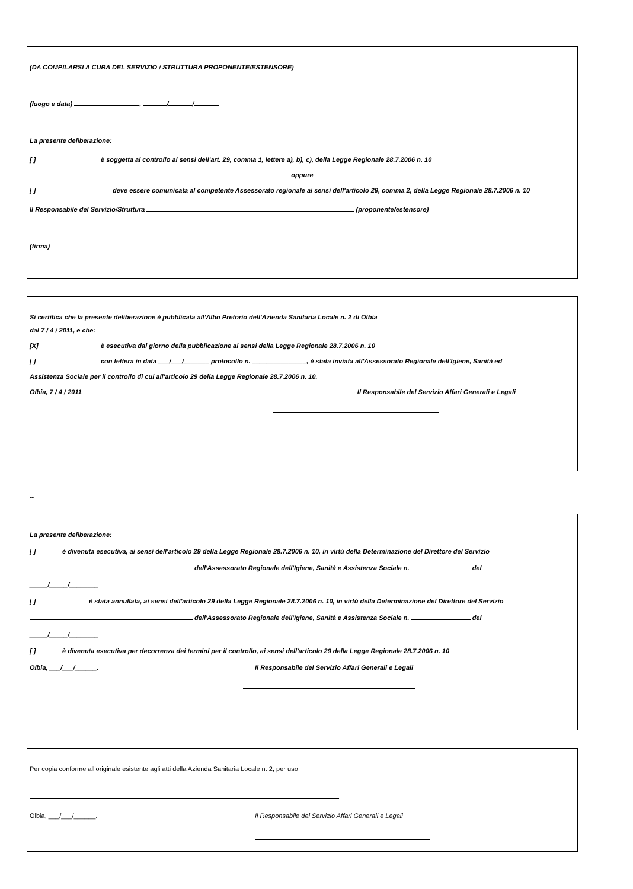(DA COMPILARSI A CURA DEL SERVIZIO / STRUTTURA PROPONENTE/ESTENSORE)
(luogo e data) , / / .
La presente deliberazione:
[ ] è soggetta al controllo ai sensi dell'art. 29, comma 1, lettere a), b), c), della Legge Regionale 28.7.2006 n. 10
oppure
[ ] deve essere comunicata al competente Assessorato regionale ai sensi dell'articolo 29, comma 2, della Legge Regionale 28.7.2006 n. 10
Il Responsabile del Servizio/Struttura (proponente/estensore)
(firma)
Si certifica che la presente deliberazione è pubblicata all'Albo Pretorio dell'Azienda Sanitaria Locale n. 2 di Olbia
dal 7 / 4 / 2011, e che:
[X] è esecutiva dal giorno della pubblicazione ai sensi della Legge Regionale 28.7.2006 n. 10
[ ] con lettera in data ___/___/_______ protocollo n. _______________, è stata inviata all'Assessorato Regionale dell'Igiene, Sanità ed
Assistenza Sociale per il controllo di cui all'articolo 29 della Legge Regionale 28.7.2006 n. 10.
Olbia, 7 / 4 / 2011 Il Responsabile del Servizio Affari Generali e Legali
...
La presente deliberazione:
[ ] è divenuta esecutiva, ai sensi dell'articolo 29 della Legge Regionale 28.7.2006 n. 10, in virtù della Determinazione del Direttore del Servizio
dell'Assessorato Regionale dell'Igiene, Sanità e Assistenza Sociale n. del
_____/_____/________
[ ] è stata annullata, ai sensi dell'articolo 29 della Legge Regionale 28.7.2006 n. 10, in virtù della Determinazione del Direttore del Servizio
dell'Assessorato Regionale dell'Igiene, Sanità e Assistenza Sociale n. del
_____/_____/________
[ ] è divenuta esecutiva per decorrenza dei termini per il controllo, ai sensi dell'articolo 29 della Legge Regionale 28.7.2006 n. 10
Olbia, ___/___/______. Il Responsabile del Servizio Affari Generali e Legali
Per copia conforme all'originale esistente agli atti della Azienda Sanitaria Locale n. 2, per uso
.
Olbia, ___/___/______. Il Responsabile del Servizio Affari Generali e Legali